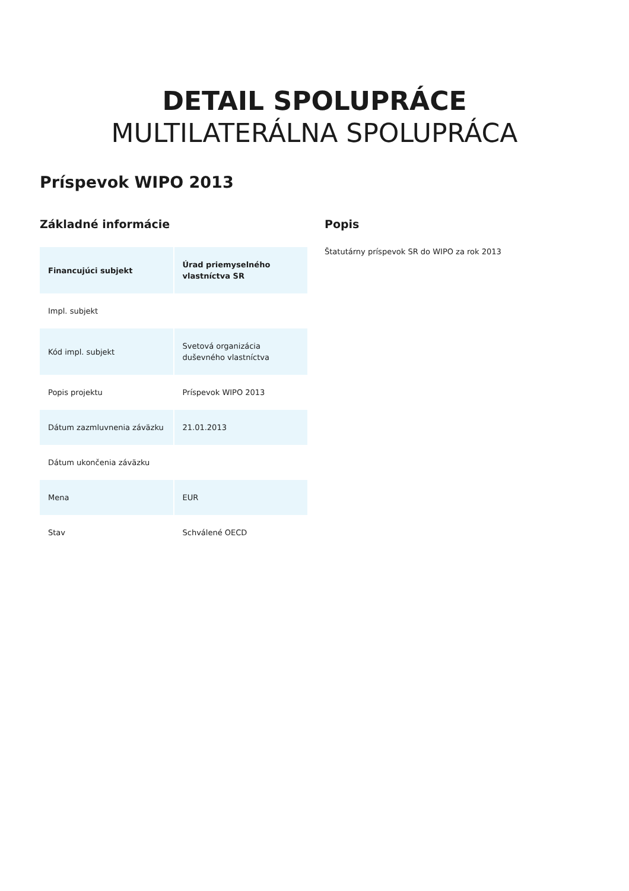DETAIL SPOLUPRÁCE
MULTILATERÁLNA SPOLUPRÁCA
Príspevok WIPO 2013
Základné informácie
| Financujúci subjekt | Úrad priemyselného vlastníctva SR |
| --- | --- |
| Impl. subjekt | |
| Kód impl. subjekt | Svetová organizácia duševného vlastníctva |
| Popis projektu | Príspevok WIPO 2013 |
| Dátum zazmluvnenia záväzku | 21.01.2013 |
| Dátum ukončenia záväzku | |
| Mena | EUR |
| Stav | Schválené OECD |
Popis
Štatutárny príspevok SR do WIPO za rok 2013